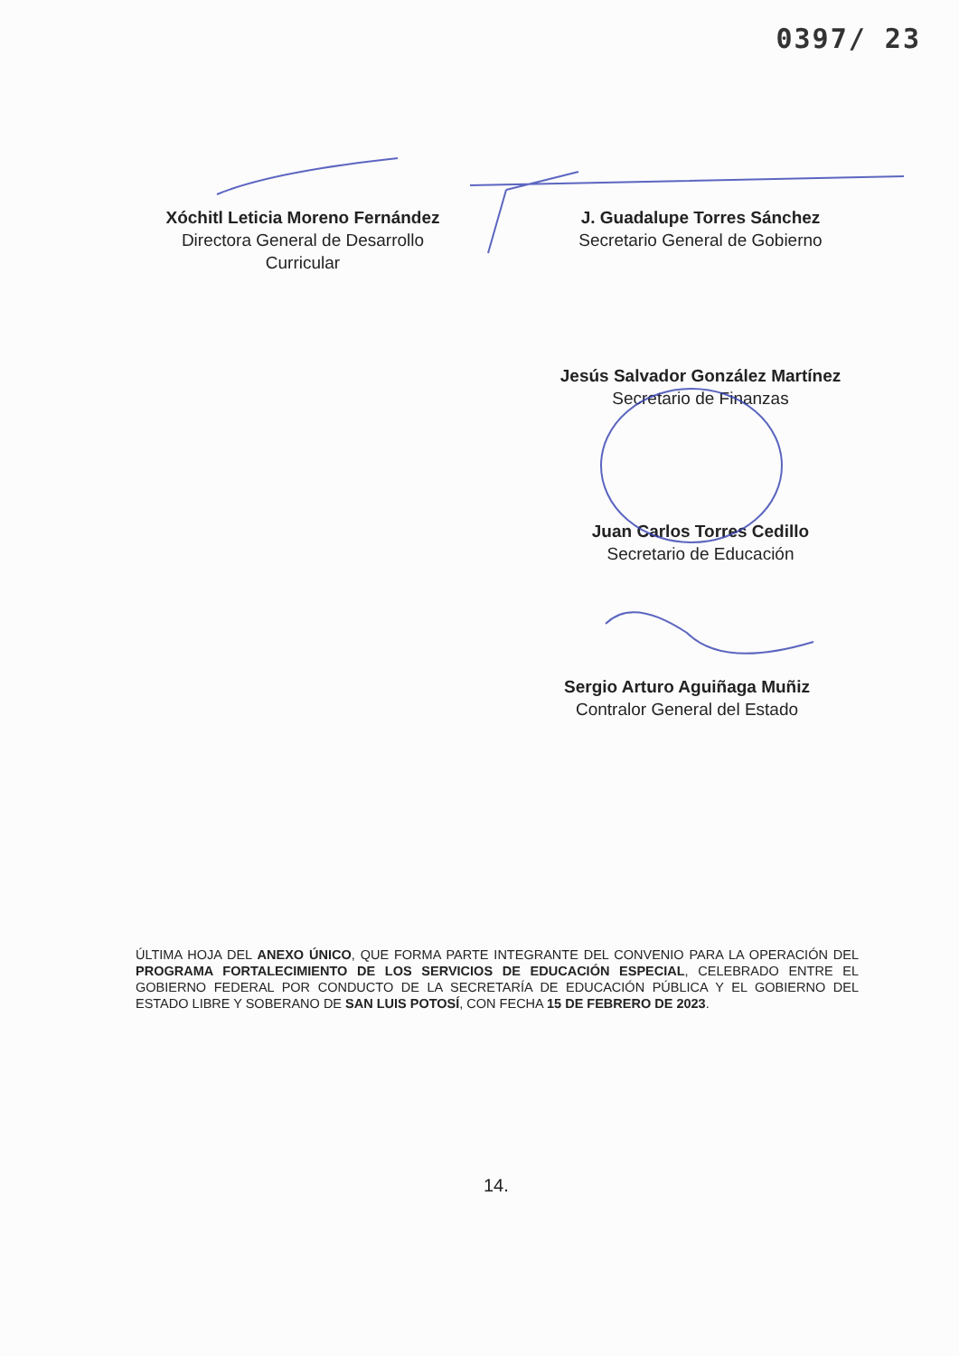0397/ 23
Xóchitl Leticia Moreno Fernández
Directora General de Desarrollo
Curricular
J. Guadalupe Torres Sánchez
Secretario General de Gobierno
Jesús Salvador González Martínez
Secretario de Finanzas
Juan Carlos Torres Cedillo
Secretario de Educación
Sergio Arturo Aguiñaga Muñiz
Contralor General del Estado
ÚLTIMA HOJA DEL ANEXO ÚNICO, QUE FORMA PARTE INTEGRANTE DEL CONVENIO PARA LA OPERACIÓN DEL PROGRAMA FORTALECIMIENTO DE LOS SERVICIOS DE EDUCACIÓN ESPECIAL, CELEBRADO ENTRE EL GOBIERNO FEDERAL POR CONDUCTO DE LA SECRETARÍA DE EDUCACIÓN PÚBLICA Y EL GOBIERNO DEL ESTADO LIBRE Y SOBERANO DE SAN LUIS POTOSÍ, CON FECHA 15 DE FEBRERO DE 2023.
14.